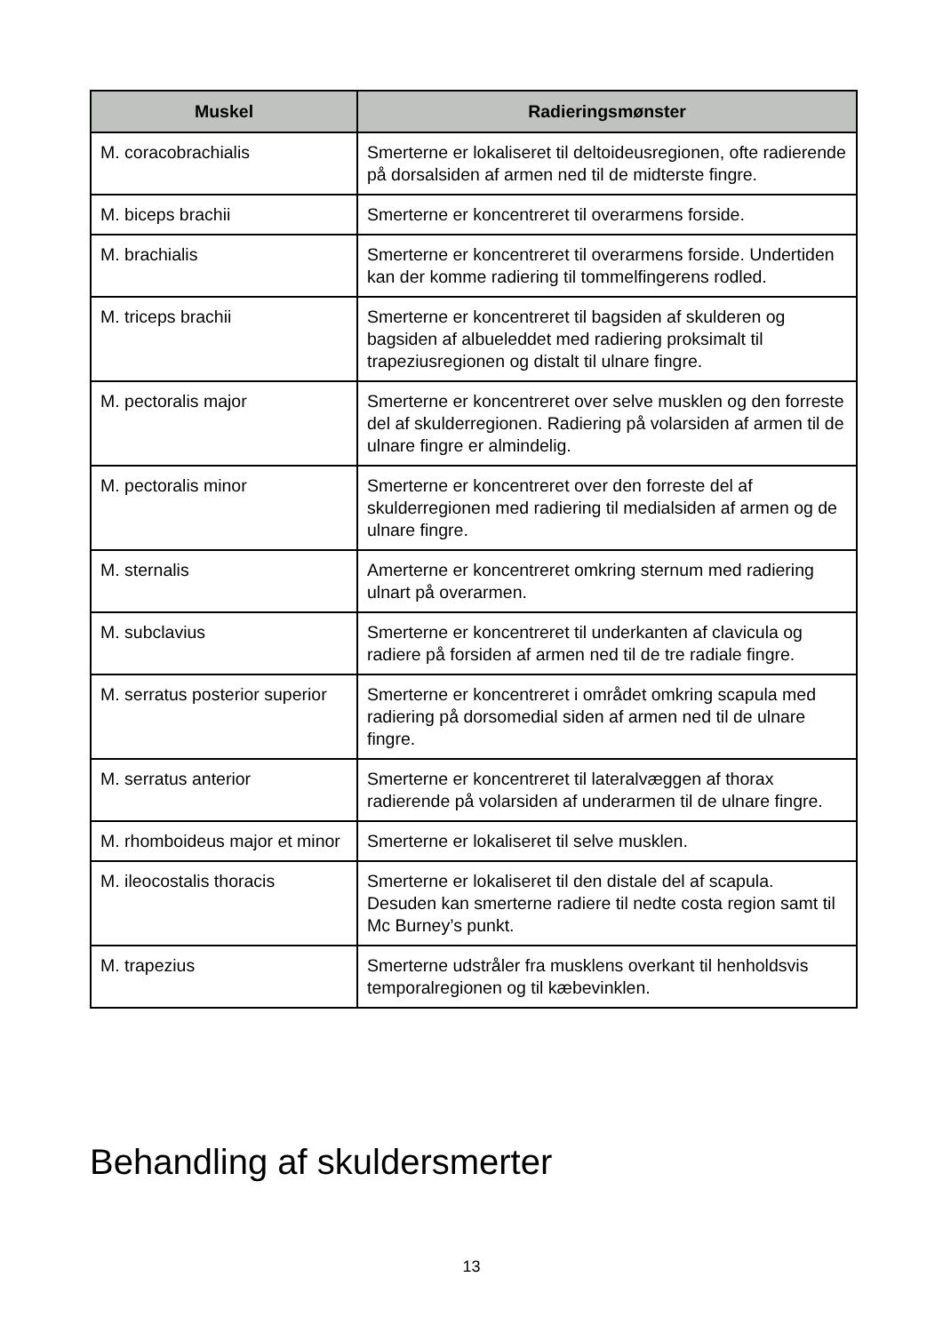| Muskel | Radieringsmønster |
| --- | --- |
| M. coracobrachialis | Smerterne er lokaliseret til deltoideusregionen, ofte radierende på dorsalsiden af armen ned til de midterste fingre. |
| M. biceps brachii | Smerterne er koncentreret til overarmens forside. |
| M. brachialis | Smerterne er koncentreret til overarmens forside. Undertiden kan der komme radiering til tommelfingerens rodled. |
| M. triceps brachii | Smerterne er koncentreret til bagsiden af skulderen og bagsiden af albueleddet med radiering proksimalt til trapeziusregionen og distalt til ulnare fingre. |
| M. pectoralis major | Smerterne er koncentreret over selve musklen og den forreste del af skulderregionen. Radiering på volarsiden af armen til de ulnare fingre er almindelig. |
| M. pectoralis minor | Smerterne er koncentreret over den forreste del af skulderregionen med radiering til medialsiden af armen og de ulnare fingre. |
| M. sternalis | Amerterne er koncentreret omkring sternum med radiering ulnart på overarmen. |
| M. subclavius | Smerterne er koncentreret til underkanten af clavicula og radiere på forsiden af armen ned til de tre radiale fingre. |
| M. serratus posterior superior | Smerterne er koncentreret i området omkring scapula med radiering på dorsomedial siden af armen ned til de ulnare fingre. |
| M. serratus anterior | Smerterne er koncentreret til lateralvæggen af thorax radierende på volarsiden af underarmen til de ulnare fingre. |
| M. rhomboideus major et minor | Smerterne er lokaliseret til selve musklen. |
| M. ileocostalis thoracis | Smerterne er lokaliseret til den distale del af scapula. Desuden kan smerterne radiere til nedte costa region samt til Mc Burney’s punkt. |
| M. trapezius | Smerterne udstråler fra musklens overkant til henholdsvis temporalregionen og til kæbevinklen. |
Behandling af skuldersmerter
13